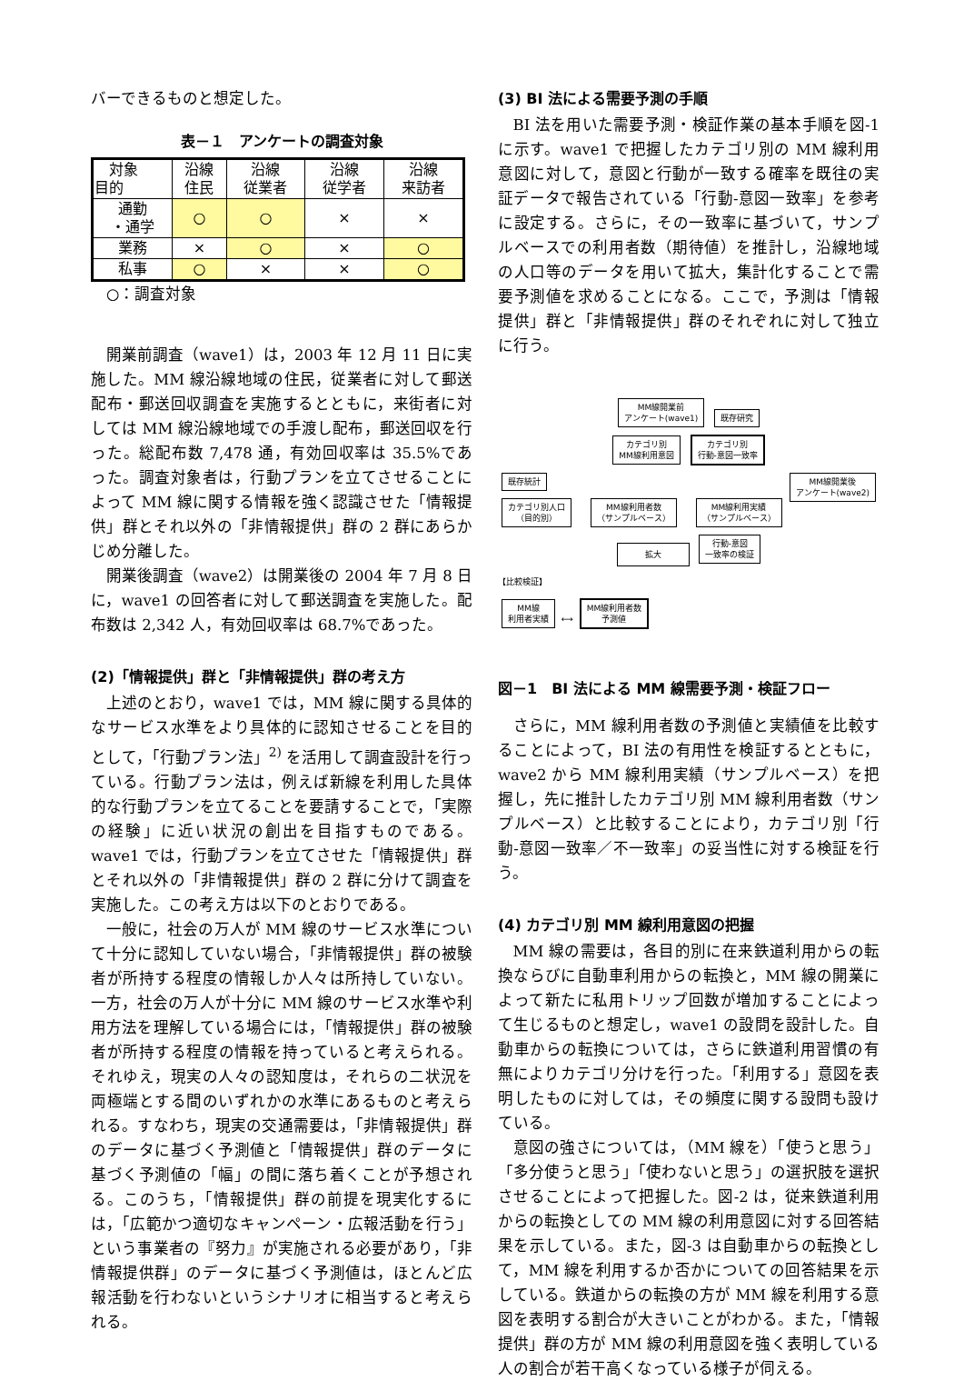バーできるものと想定した。
表－１　アンケートの調査対象
| 対象 目的 | 沿線 住民 | 沿線 従業者 | 沿線 従学者 | 沿線 来訪者 |
| --- | --- | --- | --- | --- |
| 通勤 ・通学 | ○ | ○ | × | × |
| 業務 | × | ○ | × | ○ |
| 私事 | ○ | × | × | ○ |
　○：調査対象
開業前調査（wave1）は，2003 年 12 月 11 日に実施した。MM 線沿線地域の住民，従業者に対して郵送配布・郵送回収調査を実施するとともに，来街者に対しては MM 線沿線地域での手渡し配布，郵送回収を行った。総配布数 7,478 通，有効回収率は 35.5%であった。調査対象者は，行動プランを立てさせることによって MM 線に関する情報を強く認識させた「情報提供」群とそれ以外の「非情報提供」群の 2 群にあらかじめ分離した。
開業後調査（wave2）は開業後の 2004 年 7 月 8 日に，wave1 の回答者に対して郵送調査を実施した。配布数は 2,342 人，有効回収率は 68.7%であった。
(2)「情報提供」群と「非情報提供」群の考え方
上述のとおり，wave1 では，MM 線に関する具体的なサービス水準をより具体的に認知させることを目的として，「行動プラン法」<sup>2)</sup> を活用して調査設計を行っている。行動プラン法は，例えば新線を利用した具体的な行動プランを立てることを要請することで，「実際の経験」に近い状況の創出を目指すものである。wave1 では，行動プランを立てさせた「情報提供」群とそれ以外の「非情報提供」群の 2 群に分けて調査を実施した。この考え方は以下のとおりである。
一般に，社会の万人が MM 線のサービス水準について十分に認知していない場合，「非情報提供」群の被験者が所持する程度の情報しか人々は所持していない。一方，社会の万人が十分に MM 線のサービス水準や利用方法を理解している場合には，「情報提供」群の被験者が所持する程度の情報を持っていると考えられる。それゆえ，現実の人々の認知度は，それらの二状況を両極端とする間のいずれかの水準にあるものと考えられる。すなわち，現実の交通需要は，「非情報提供」群のデータに基づく予測値と「情報提供」群のデータに基づく予測値の「幅」の間に落ち着くことが予想される。このうち，「情報提供」群の前提を現実化するには，「広範かつ適切なキャンペーン・広報活動を行う」という事業者の『努力』が実施される必要があり，「非情報提供群」のデータに基づく予測値は，ほとんど広報活動を行わないというシナリオに相当すると考えられる。
(3) BI 法による需要予測の手順
BI 法を用いた需要予測・検証作業の基本手順を図-1 に示す。wave1 で把握したカテゴリ別の MM 線利用意図に対して，意図と行動が一致する確率を既往の実証データで報告されている「行動-意図一致率」を参考に設定する。さらに，その一致率に基づいて，サンプルベースでの利用者数（期待値）を推計し，沿線地域の人口等のデータを用いて拡大，集計化することで需要予測値を求めることになる。ここで，予測は「情報提供」群と「非情報提供」群のそれぞれに対して独立に行う。
MM線開業前
アンケート(wave1) 既存研究
カテゴリ別
MM線利用意図 カテゴリ別
行動-意図一致率
既存統計 MM線開業後
アンケート(wave2)
カテゴリ別人口
（目的別） MM線利用者数
（サンプルベース） MM線利用実績
（サンプルベース）
拡大 行動-意図
一致率の検証
【比較検証】
MM線
利用者実績 ⟷ MM線利用者数
予測値
図－1　BI 法による MM 線需要予測・検証フロー
さらに，MM 線利用者数の予測値と実績値を比較することによって，BI 法の有用性を検証するとともに，wave2 から MM 線利用実績（サンプルベース）を把握し，先に推計したカテゴリ別 MM 線利用者数（サンプルベース）と比較することにより，カテゴリ別「行動-意図一致率／不一致率」の妥当性に対する検証を行う。
(4) カテゴリ別 MM 線利用意図の把握
MM 線の需要は，各目的別に在来鉄道利用からの転換ならびに自動車利用からの転換と，MM 線の開業によって新たに私用トリップ回数が増加することによって生じるものと想定し，wave1 の設問を設計した。自動車からの転換については，さらに鉄道利用習慣の有無によりカテゴリ分けを行った。「利用する」意図を表明したものに対しては，その頻度に関する設問も設けている。
意図の強さについては，（MM 線を）「使うと思う」「多分使うと思う」「使わないと思う」の選択肢を選択させることによって把握した。図-2 は，従来鉄道利用からの転換としての MM 線の利用意図に対する回答結果を示している。また，図-3 は自動車からの転換として，MM 線を利用するか否かについての回答結果を示している。鉄道からの転換の方が MM 線を利用する意図を表明する割合が大きいことがわかる。また，「情報提供」群の方が MM 線の利用意図を強く表明している人の割合が若干高くなっている様子が伺える。